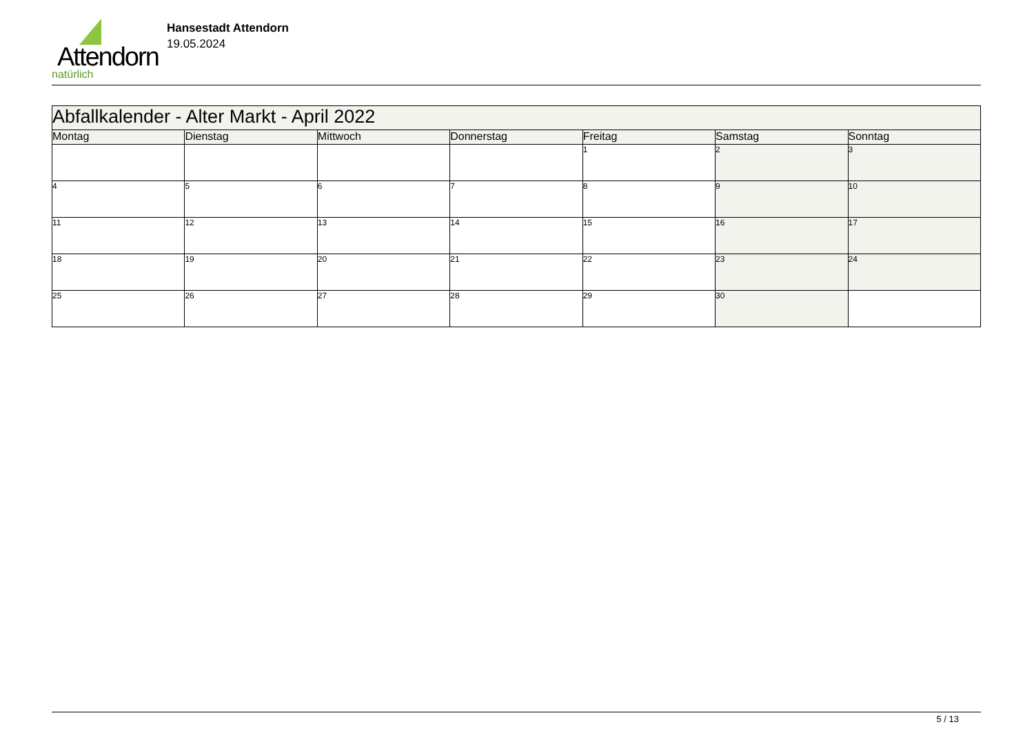Attendorn
natürlich
Hansestadt Attendorn
19.05.2024
| Abfallkalender - Alter Markt - April 2022 | | | | | | |
| Montag | Dienstag | Mittwoch | Donnerstag | Freitag | Samstag | Sonntag |
| | | | | 1 | 2 | 3 |
| 4 | 5 | 6 | 7 | 8 | 9 | 10 |
| 11 | 12 | 13 | 14 | 15 | 16 | 17 |
| 18 | 19 | 20 | 21 | 22 | 23 | 24 |
| 25 | 26 | 27 | 28 | 29 | 30 | |
5 / 13